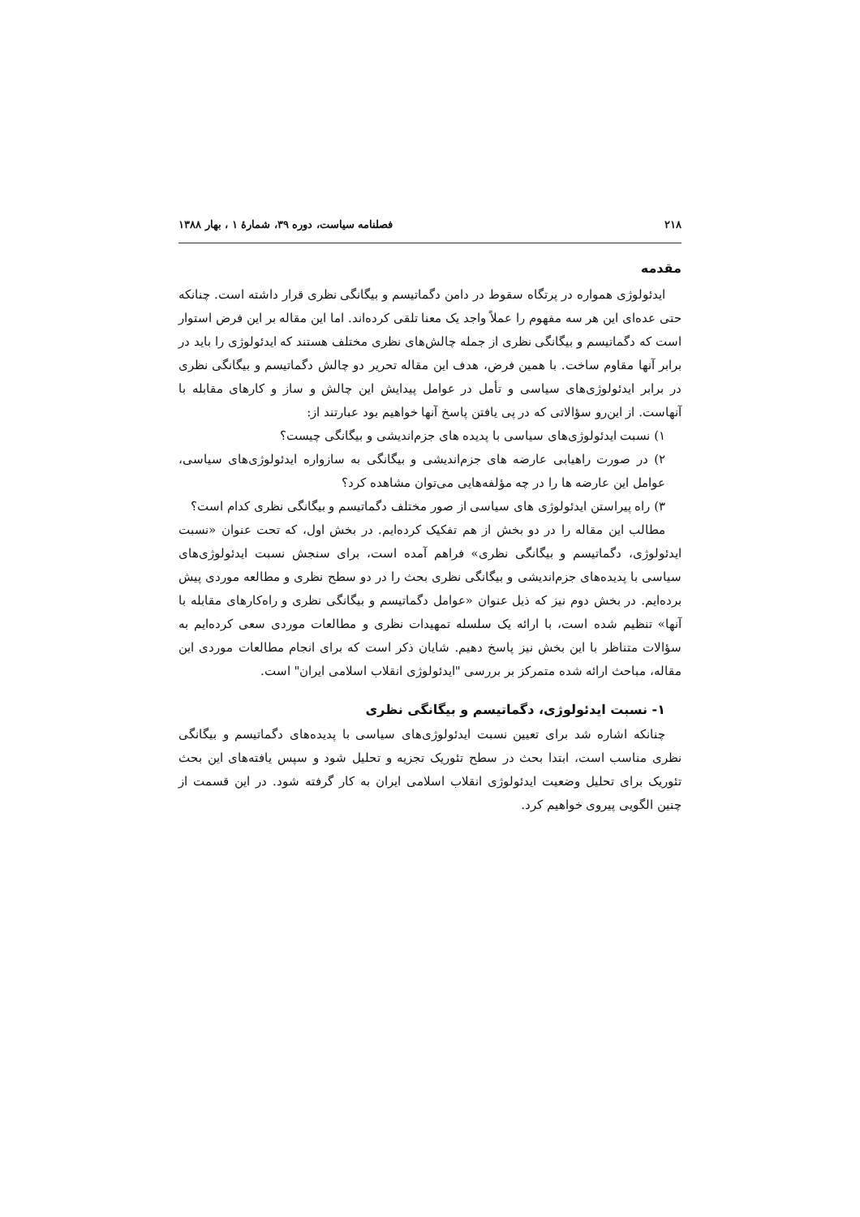۲۱۸ فصلنامه سیاست، دوره ۳۹، شمارهٔ ۱ ، بهار ۱۳۸۸
مقدمه
ایدئولوژی همواره در پرتگاه سقوط در دامن دگماتیسم و بیگانگی نظری قرار داشته است. چنانکه حتی عده‌ای این هر سه مفهوم را عملاً واجد یک معنا تلقی کرده‌اند. اما این مقاله بر این فرض استوار است که دگماتیسم و بیگانگی نظری از جمله چالش‌های نظری مختلف هستند که ایدئولوژی را باید در برابر آنها مقاوم ساخت. با همین فرض، هدف این مقاله تحریر دو چالش دگماتیسم و بیگانگی نظری در برابر ایدئولوژی‌های سیاسی و تأمل در عوامل پیدایش این چالش و ساز و کارهای مقابله با آنهاست. از این‌رو سؤالاتی که در پی یافتن پاسخ آنها خواهیم بود عبارتند از:
۱) نسبت ایدئولوژی‌های سیاسی با پدیده های جزم‌اندیشی و بیگانگی چیست؟
۲) در صورت راهیابی عارضه های جزم‌اندیشی و بیگانگی به سازواره ایدئولوژی‌های سیاسی، عوامل این عارضه ها را در چه مؤلفه‌هایی می‌توان مشاهده کرد؟
۳) راه پیراستن ایدئولوژی های سیاسی از صور مختلف دگماتیسم و بیگانگی نظری کدام است؟
مطالب این مقاله را در دو بخش از هم تفکیک کرده‌ایم. در بخش اول، که تحت عنوان «نسبت ایدئولوژی، دگماتیسم و بیگانگی نظری» فراهم آمده است، برای سنجش نسبت ایدئولوژی‌های سیاسی با پدیده‌های جزم‌اندیشی و بیگانگی نظری بحث را در دو سطح نظری و مطالعه موردی پیش برده‌ایم. در بخش دوم نیز که ذیل عنوان «عوامل دگماتیسم و بیگانگی نظری و راه‌کارهای مقابله با آنها» تنظیم شده است، با ارائه یک سلسله تمهیدات نظری و مطالعات موردی سعی کرده‌ایم به سؤالات متناظر با این بخش نیز پاسخ دهیم. شایان ذکر است که برای انجام مطالعات موردی این مقاله، مباحث ارائه شده متمرکز بر بررسی "ایدئولوژی انقلاب اسلامی ایران" است.
۱- نسبت ایدئولوژی، دگماتیسم و بیگانگی نظری
چنانکه اشاره شد برای تعیین نسبت ایدئولوژی‌های سیاسی با پدیده‌های دگماتیسم و بیگانگی نظری مناسب است، ابتدا بحث در سطح تئوریک تجزیه و تحلیل شود و سپس یافته‌های این بحث تئوریک برای تحلیل وضعیت ایدئولوژی انقلاب اسلامی ایران به کار گرفته شود. در این قسمت از چنین الگویی پیروی خواهیم کرد.